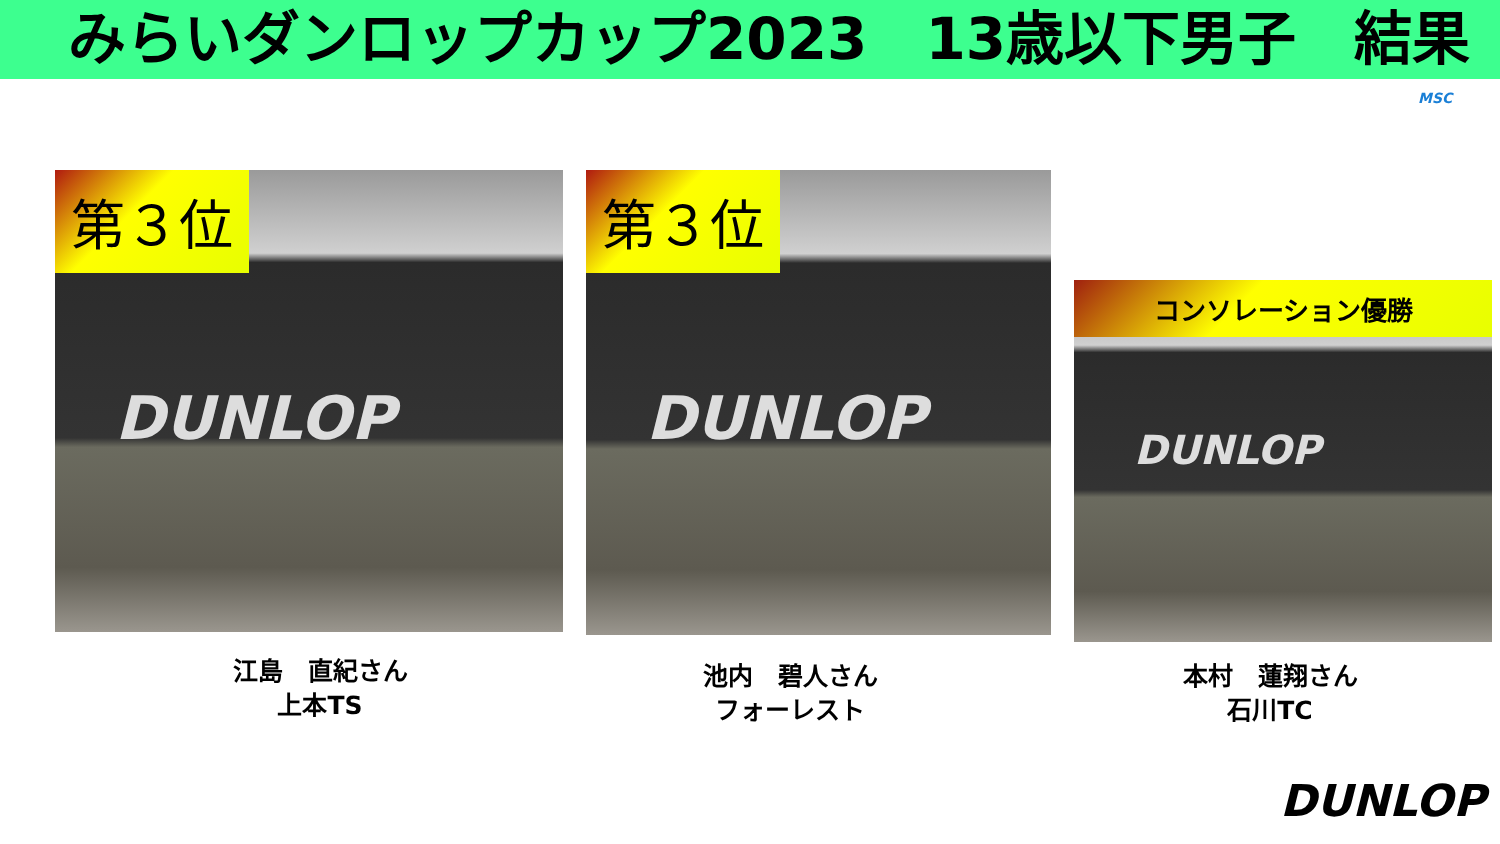みらいダンロップカップ2023　13歳以下男子　結果
第３位
DUNLOP
第３位
DUNLOP
コンソレーション優勝
DUNLOP
江島　直紀さん
上本TS
池内　碧人さん
フォーレスト
本村　蓮翔さん
石川TC
MSC
DUNLOP